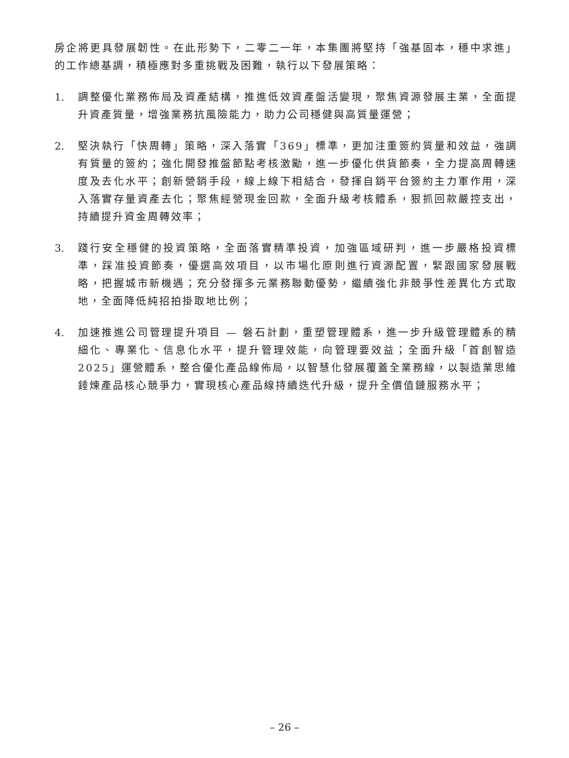房企將更具發展韌性。在此形勢下，二零二一年，本集團將堅持「強基固本，穩中求進」的工作總基調，積極應對多重挑戰及困難，執行以下發展策略：
1. 調整優化業務佈局及資產結構，推進低效資產盤活變現，聚焦資源發展主業，全面提升資產質量，增強業務抗風險能力，助力公司穩健與高質量運營；
2. 堅決執行「快周轉」策略，深入落實「369」標準，更加注重簽約質量和效益，強調有質量的簽約；強化開發推盤節點考核激勵，進一步優化供貨節奏，全力提高周轉速度及去化水平；創新營銷手段，線上線下相結合，發揮自銷平台簽約主力軍作用，深入落實存量資產去化；聚焦經營現金回款，全面升級考核體系，狠抓回款嚴控支出，持續提升資金周轉效率；
3. 踐行安全穩健的投資策略，全面落實精準投資，加強區域研判，進一步嚴格投資標準，踩准投資節奏，優選高效項目，以市場化原則進行資源配置，緊跟國家發展戰略，把握城市新機遇；充分發揮多元業務聯動優勢，繼續強化非競爭性差異化方式取地，全面降低純招拍掛取地比例；
4. 加速推進公司管理提升項目 — 磐石計劃，重塑管理體系，進一步升級管理體系的精細化、專業化、信息化水平，提升管理效能，向管理要效益；全面升級「首創智造2025」運營體系，整合優化產品線佈局，以智慧化發展覆蓋全業務線，以製造業思維錘煉產品核心競爭力，實現核心產品線持續迭代升級，提升全價值鏈服務水平；
– 26 –